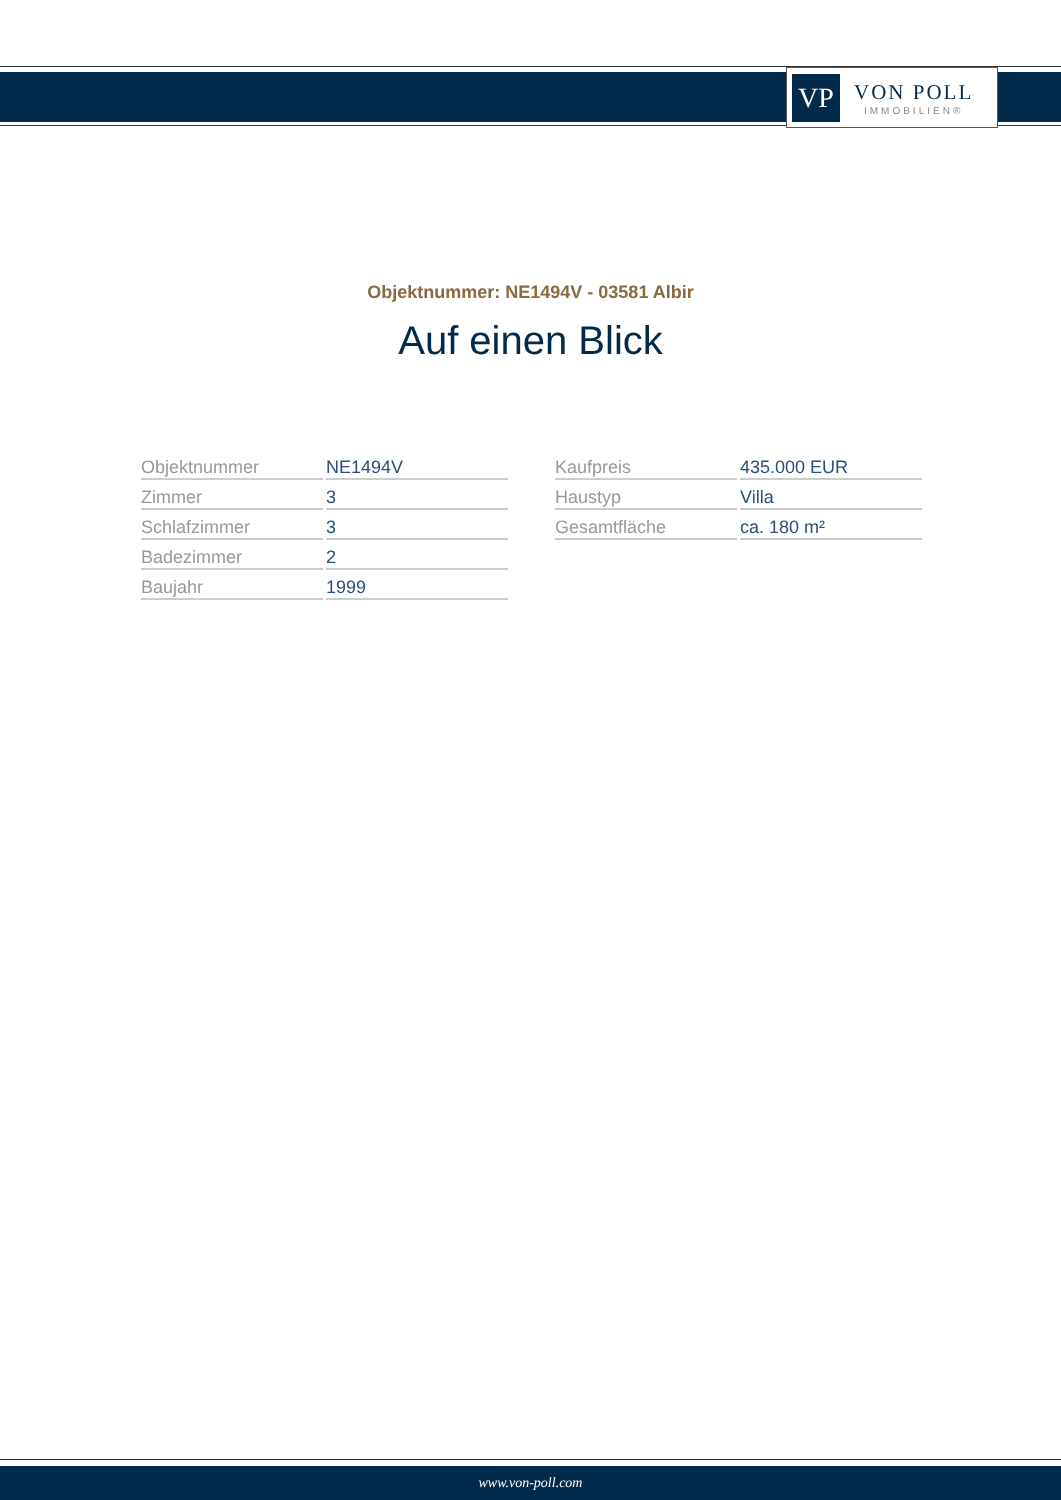VP
VON POLL
IMMOBILIEN®
Objektnummer: NE1494V - 03581 Albir
Auf einen Blick
| Objektnummer | NE1494V |
| Zimmer | 3 |
| Schlafzimmer | 3 |
| Badezimmer | 2 |
| Baujahr | 1999 |
| Kaufpreis | 435.000 EUR |
| Haustyp | Villa |
| Gesamtfläche | ca. 180 m² |
www.von-poll.com